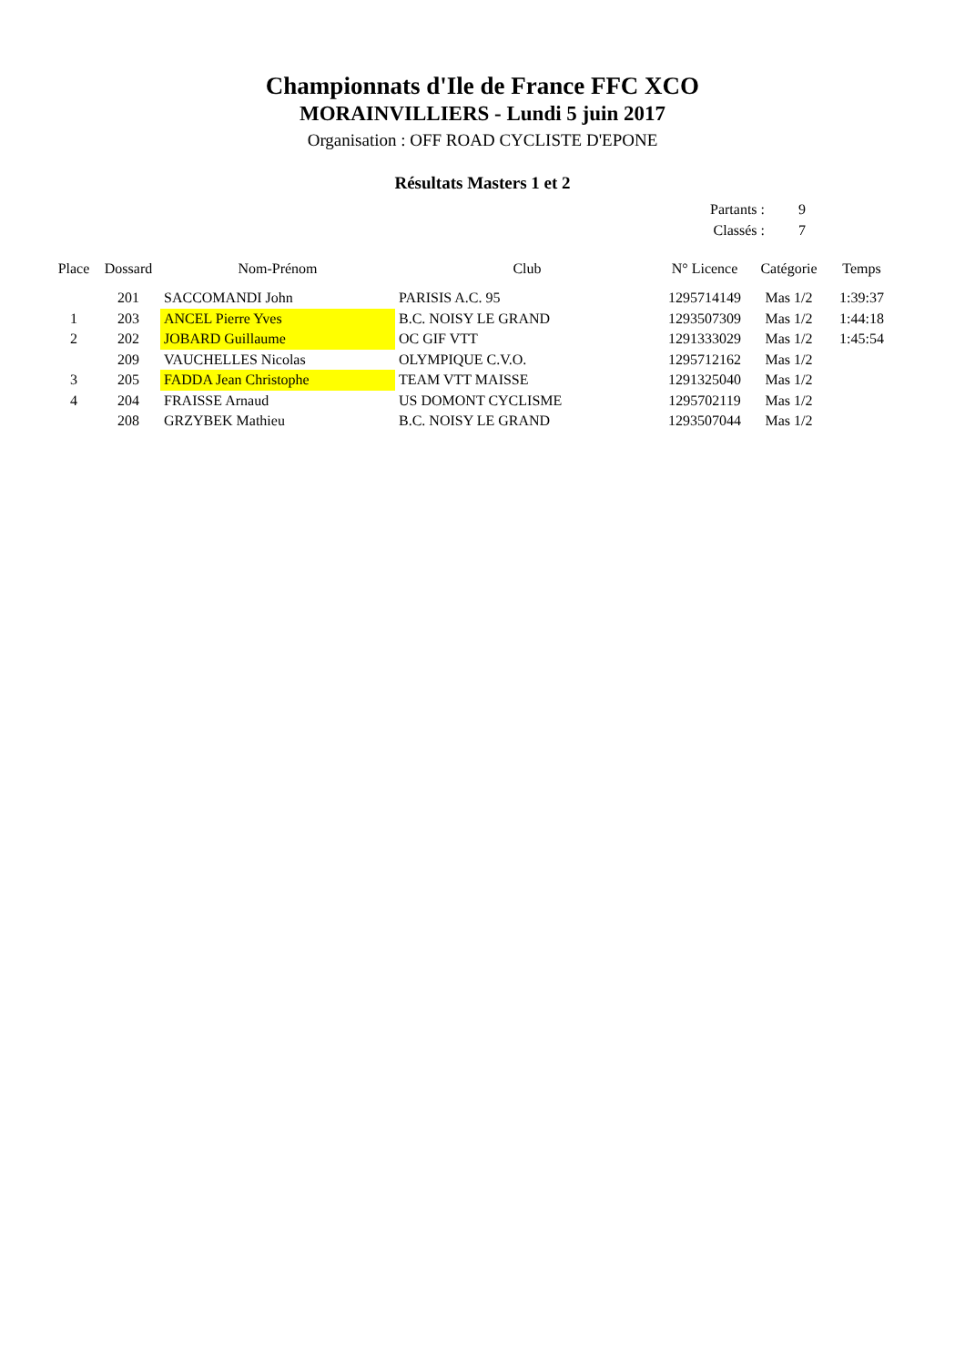Championnats d'Ile de France FFC XCO
MORAINVILLIERS - Lundi 5 juin 2017
Organisation : OFF ROAD CYCLISTE D'EPONE
Résultats Masters 1 et 2
| Partants : | 9 |
| Classés : | 7 |
| Place | Dossard | Nom-Prénom | Club | N° Licence | Catégorie | Temps |
| --- | --- | --- | --- | --- | --- | --- |
| | 201 | SACCOMANDI John | PARISIS A.C. 95 | 1295714149 | Mas 1/2 | 1:39:37 |
| 1 | 203 | ANCEL Pierre Yves | B.C. NOISY LE GRAND | 1293507309 | Mas 1/2 | 1:44:18 |
| 2 | 202 | JOBARD Guillaume | OC GIF VTT | 1291333029 | Mas 1/2 | 1:45:54 |
| | 209 | VAUCHELLES Nicolas | OLYMPIQUE C.V.O. | 1295712162 | Mas 1/2 | |
| 3 | 205 | FADDA Jean Christophe | TEAM VTT MAISSE | 1291325040 | Mas 1/2 | |
| 4 | 204 | FRAISSE Arnaud | US DOMONT CYCLISME | 1295702119 | Mas 1/2 | |
| | 208 | GRZYBEK Mathieu | B.C. NOISY LE GRAND | 1293507044 | Mas 1/2 | |